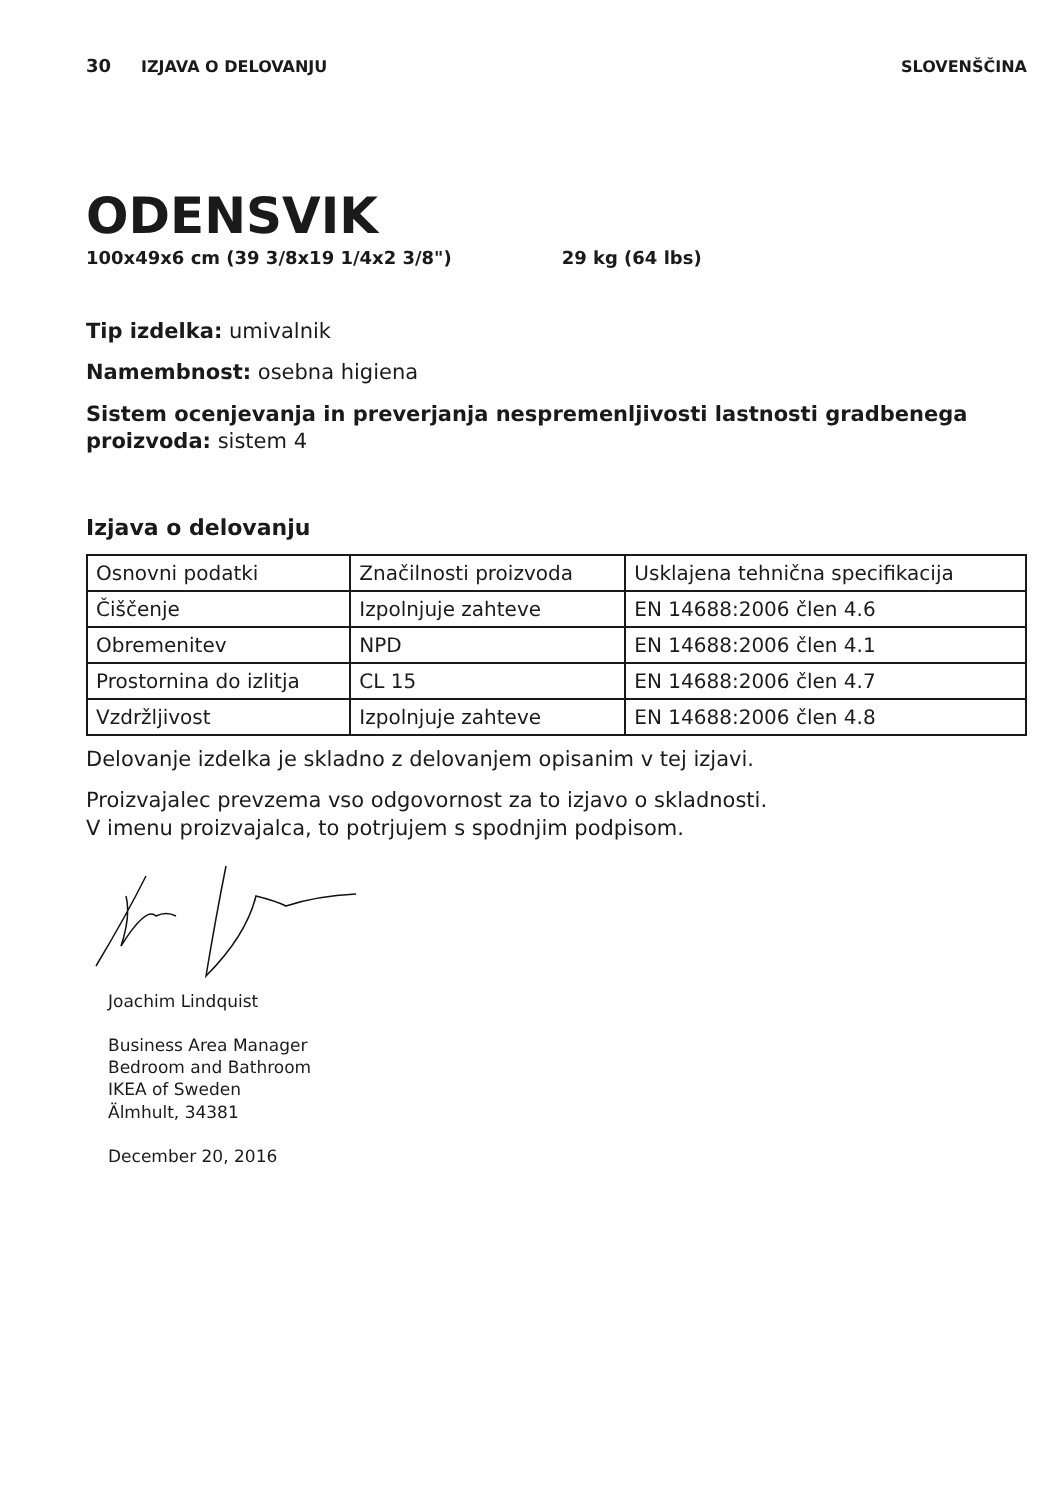30 IZJAVA O DELOVANJU SLOVENŠČINA
ODENSVIK
100x49x6 cm (39 3/8x19 1/4x2 3/8") 29 kg (64 lbs)
Tip izdelka: umivalnik
Namembnost: osebna higiena
Sistem ocenjevanja in preverjanja nespremenljivosti lastnosti gradbenega proizvoda: sistem 4
Izjava o delovanju
| Osnovni podatki | Značilnosti proizvoda | Usklajena tehnična specifikacija |
| Čiščenje | Izpolnjuje zahteve | EN 14688:2006 člen 4.6 |
| Obremenitev | NPD | EN 14688:2006 člen 4.1 |
| Prostornina do izlitja | CL 15 | EN 14688:2006 člen 4.7 |
| Vzdržljivost | Izpolnjuje zahteve | EN 14688:2006 člen 4.8 |
Delovanje izdelka je skladno z delovanjem opisanim v tej izjavi.
Proizvajalec prevzema vso odgovornost za to izjavo o skladnosti.
V imenu proizvajalca, to potrjujem s spodnjim podpisom.
Joachim Lindquist
Business Area Manager
Bedroom and Bathroom
IKEA of Sweden
Älmhult, 34381
December 20, 2016